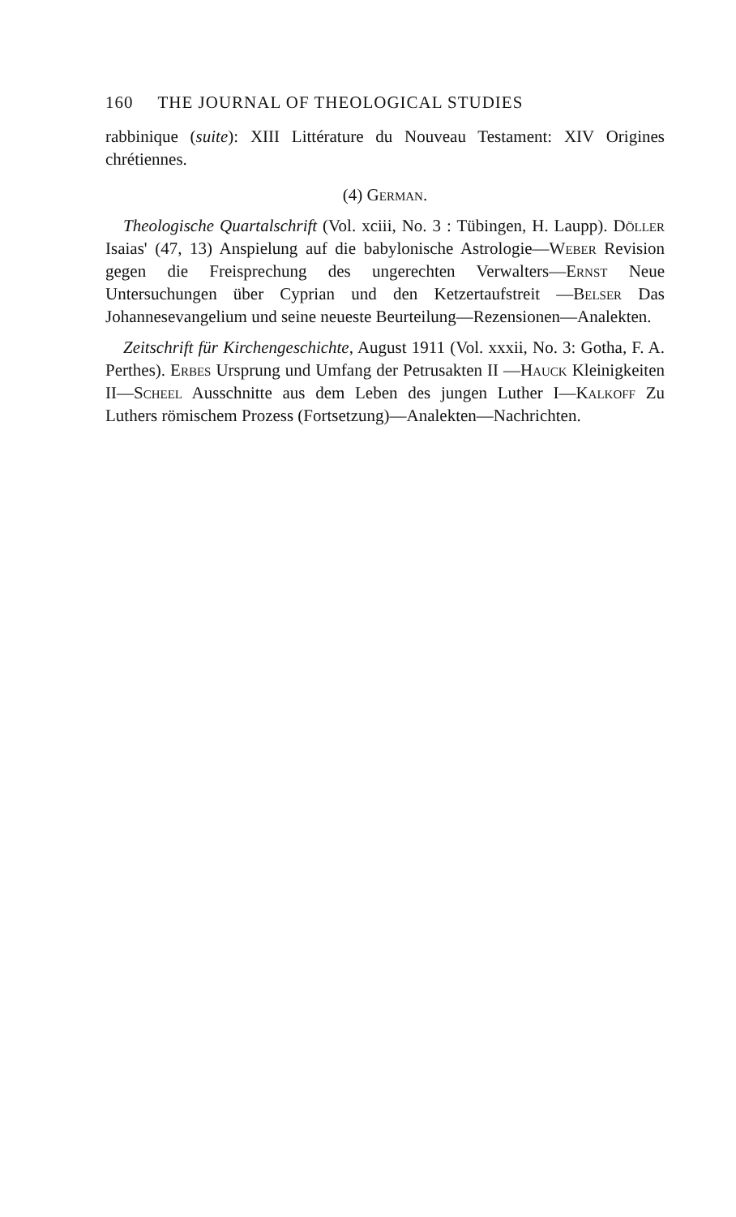160 THE JOURNAL OF THEOLOGICAL STUDIES
rabbinique (suite): XIII Littérature du Nouveau Testament: XIV Origines chrétiennes.
(4) German.
Theologische Quartalschrift (Vol. xciii, No. 3 : Tübingen, H. Laupp). Döller Isaias' (47, 13) Anspielung auf die babylonische Astrologie—Weber Revision gegen die Freisprechung des ungerechten Verwalters—Ernst Neue Untersuchungen über Cyprian und den Ketzertaufstreit —Belser Das Johannesevangelium und seine neueste Beurteilung—Rezensionen—Analekten.
Zeitschrift für Kirchengeschichte, August 1911 (Vol. xxxii, No. 3: Gotha, F. A. Perthes). Erbes Ursprung und Umfang der Petrusakten II —Hauck Kleinigkeiten II—Scheel Ausschnitte aus dem Leben des jungen Luther I—Kalkoff Zu Luthers römischem Prozess (Fortsetzung)—Analekten—Nachrichten.